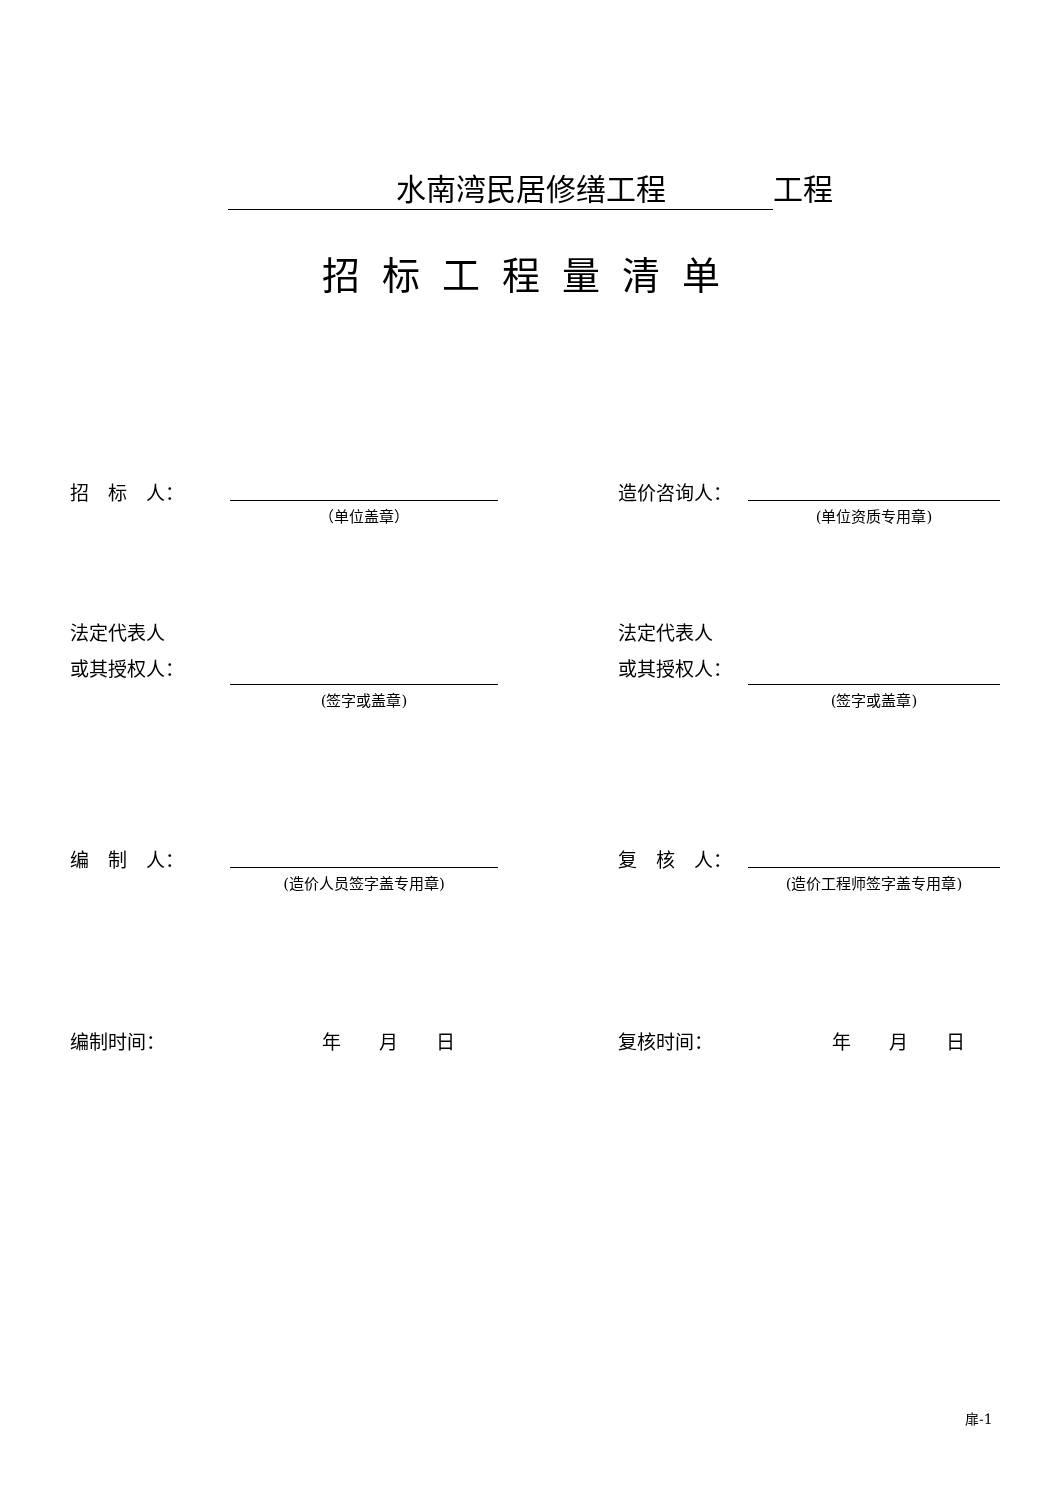水南湾民居修缮工程 工程
招标工程量清单
招　标　人：
（单位盖章）
造价咨询人：
(单位资质专用章)
法定代表人
或其授权人：
(签字或盖章)
法定代表人
或其授权人：
(签字或盖章)
编　制　人：
(造价人员签字盖专用章)
复　核　人：
(造价工程师签字盖专用章)
编制时间： 年　　月　　日 复核时间： 年　　月　　日
扉-1